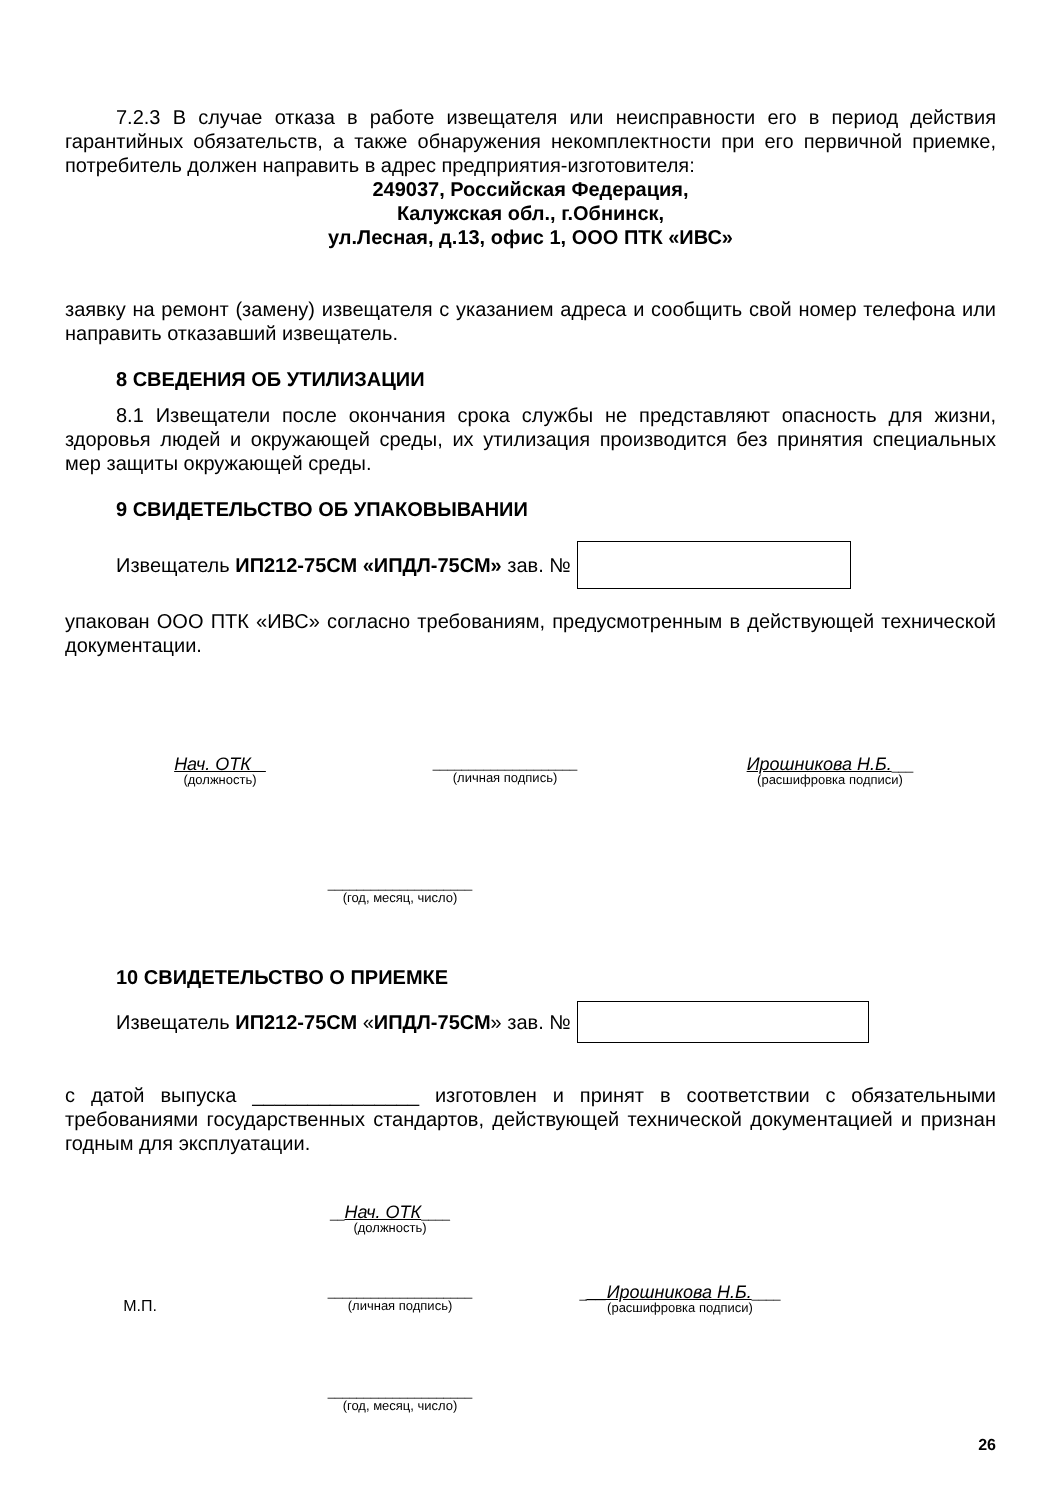7.2.3 В случае отказа в работе извещателя или неисправности его в период действия гарантийных обязательств, а также обнаружения некомплектности при его первичной приемке, потребитель должен направить в адрес предприятия-изготовителя:
249037, Российская Федерация,
Калужская обл., г.Обнинск,
ул.Лесная, д.13, офис 1, ООО ПТК «ИВС»
заявку на ремонт (замену) извещателя с указанием адреса и сообщить свой номер телефона или направить отказавший извещатель.
8 СВЕДЕНИЯ ОБ УТИЛИЗАЦИИ
8.1 Извещатели после окончания срока службы не представляют опасность для жизни, здоровья людей и окружающей среды, их утилизация производится без принятия специальных мер защиты окружающей среды.
9 СВИДЕТЕЛЬСТВО ОБ УПАКОВЫВАНИИ
Извещатель ИП212-75СМ «ИПДЛ-75СМ» зав. №
упакован ООО ПТК «ИВС» согласно требованиям, предусмотренным в действующей технической документации.
Нач. ОТК
(должность)
____________________
(личная подпись)
Ирошникова Н.Б.___
(расшифровка подписи)
____________________
(год, месяц, число)
10 СВИДЕТЕЛЬСТВО О ПРИЕМКЕ
Извещатель ИП212-75СМ « ИПДЛ-75СМ » зав. №
с датой выпуска _______________ изготовлен и принят в соответствии с обязательными требованиями государственных стандартов, действующей технической документацией и признан годным для эксплуатации.
__Нач. ОТК____
(должность)
М.П.
____________________
(личная подпись)
___Ирошникова Н.Б.____
(расшифровка подписи)
____________________
(год, месяц, число)
26